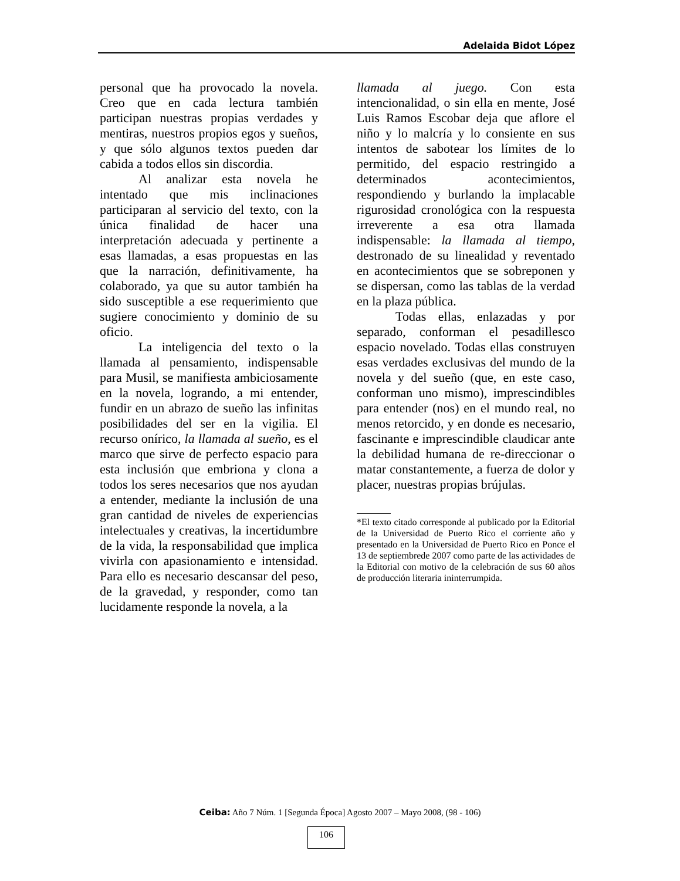Adelaida Bidot López
personal que ha provocado la novela. Creo que en cada lectura también participan nuestras propias verdades y mentiras, nuestros propios egos y sueños, y que sólo algunos textos pueden dar cabida a todos ellos sin discordia.
Al analizar esta novela he intentado que mis inclinaciones participaran al servicio del texto, con la única finalidad de hacer una interpretación adecuada y pertinente a esas llamadas, a esas propuestas en las que la narración, definitivamente, ha colaborado, ya que su autor también ha sido susceptible a ese requerimiento que sugiere conocimiento y dominio de su oficio.
La inteligencia del texto o la llamada al pensamiento, indispensable para Musil, se manifiesta ambiciosamente en la novela, logrando, a mi entender, fundir en un abrazo de sueño las infinitas posibilidades del ser en la vigilia. El recurso onírico, la llamada al sueño, es el marco que sirve de perfecto espacio para esta inclusión que embriona y clona a todos los seres necesarios que nos ayudan a entender, mediante la inclusión de una gran cantidad de niveles de experiencias intelectuales y creativas, la incertidumbre de la vida, la responsabilidad que implica vivirla con apasionamiento e intensidad. Para ello es necesario descansar del peso, de la gravedad, y responder, como tan lucidamente responde la novela, a la
llamada al juego. Con esta intencionalidad, o sin ella en mente, José Luis Ramos Escobar deja que aflore el niño y lo malcría y lo consiente en sus intentos de sabotear los límites de lo permitido, del espacio restringido a determinados acontecimientos, respondiendo y burlando la implacable rigurosidad cronológica con la respuesta irreverente a esa otra llamada indispensable: la llamada al tiempo, destronado de su linealidad y reventado en acontecimientos que se sobreponen y se dispersan, como las tablas de la verdad en la plaza pública.
Todas ellas, enlazadas y por separado, conforman el pesadillesco espacio novelado. Todas ellas construyen esas verdades exclusivas del mundo de la novela y del sueño (que, en este caso, conforman uno mismo), imprescindibles para entender (nos) en el mundo real, no menos retorcido, y en donde es necesario, fascinante e imprescindible claudicar ante la debilidad humana de re-direccionar o matar constantemente, a fuerza de dolor y placer, nuestras propias brújulas.
*El texto citado corresponde al publicado por la Editorial de la Universidad de Puerto Rico el corriente año y presentado en la Universidad de Puerto Rico en Ponce el 13 de septiembrede 2007 como parte de las actividades de la Editorial con motivo de la celebración de sus 60 años de producción literaria ininterrumpida.
Ceiba: Año 7 Núm. 1 [Segunda Época] Agosto 2007 – Mayo 2008, (98 - 106)
106